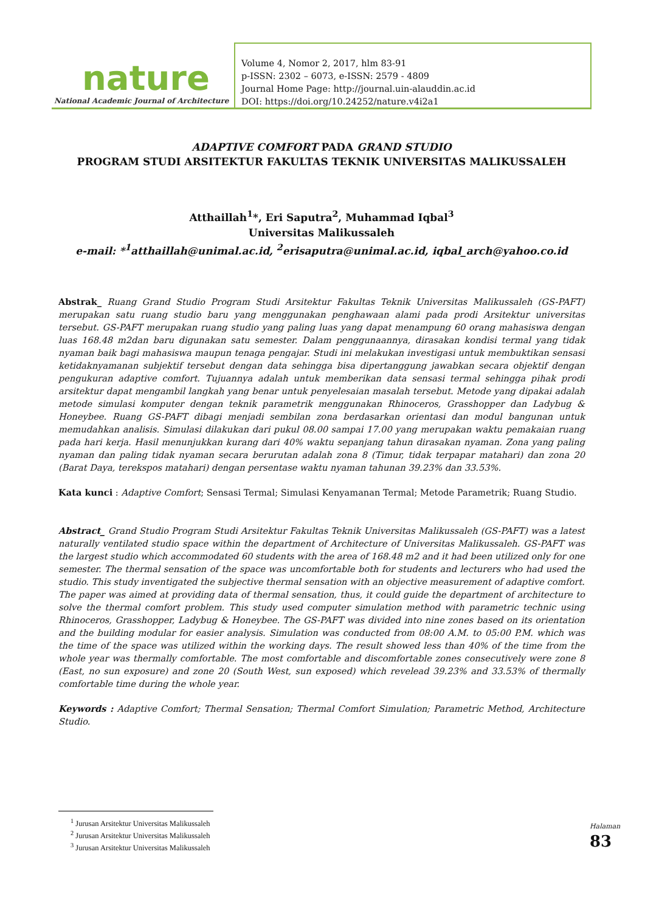nature
National Academic Journal of Architecture
Volume 4, Nomor 2, 2017, hlm 83-91
p-ISSN: 2302 – 6073, e-ISSN: 2579 - 4809
Journal Home Page: http://journal.uin-alauddin.ac.id
DOI: https://doi.org/10.24252/nature.v4i2a1
ADAPTIVE COMFORT PADA GRAND STUDIO
PROGRAM STUDI ARSITEKTUR FAKULTAS TEKNIK UNIVERSITAS MALIKUSSALEH
Atthaillah<sup>1</sup>*, Eri Saputra<sup>2</sup>, Muhammad Iqbal<sup>3</sup>
Universitas Malikussaleh
e-mail: *<sup>1</sup>atthaillah@unimal.ac.id, <sup>2</sup>erisaputra@unimal.ac.id, iqbal_arch@yahoo.co.id
Abstrak_ Ruang Grand Studio Program Studi Arsitektur Fakultas Teknik Universitas Malikussaleh (GS-PAFT) merupakan satu ruang studio baru yang menggunakan penghawaan alami pada prodi Arsitektur universitas tersebut. GS-PAFT merupakan ruang studio yang paling luas yang dapat menampung 60 orang mahasiswa dengan luas 168.48 m2dan baru digunakan satu semester. Dalam penggunaannya, dirasakan kondisi termal yang tidak nyaman baik bagi mahasiswa maupun tenaga pengajar. Studi ini melakukan investigasi untuk membuktikan sensasi ketidaknyamanan subjektif tersebut dengan data sehingga bisa dipertanggung jawabkan secara objektif dengan pengukuran adaptive comfort. Tujuannya adalah untuk memberikan data sensasi termal sehingga pihak prodi arsitektur dapat mengambil langkah yang benar untuk penyelesaian masalah tersebut. Metode yang dipakai adalah metode simulasi komputer dengan teknik parametrik menggunakan Rhinoceros, Grasshopper dan Ladybug & Honeybee. Ruang GS-PAFT dibagi menjadi sembilan zona berdasarkan orientasi dan modul bangunan untuk memudahkan analisis. Simulasi dilakukan dari pukul 08.00 sampai 17.00 yang merupakan waktu pemakaian ruang pada hari kerja. Hasil menunjukkan kurang dari 40% waktu sepanjang tahun dirasakan nyaman. Zona yang paling nyaman dan paling tidak nyaman secara berurutan adalah zona 8 (Timur, tidak terpapar matahari) dan zona 20 (Barat Daya, terekspos matahari) dengan persentase waktu nyaman tahunan 39.23% dan 33.53%.
Kata kunci : Adaptive Comfort; Sensasi Termal; Simulasi Kenyamanan Termal; Metode Parametrik; Ruang Studio.
Abstract_ Grand Studio Program Studi Arsitektur Fakultas Teknik Universitas Malikussaleh (GS-PAFT) was a latest naturally ventilated studio space within the department of Architecture of Universitas Malikussaleh. GS-PAFT was the largest studio which accommodated 60 students with the area of 168.48 m2 and it had been utilized only for one semester. The thermal sensation of the space was uncomfortable both for students and lecturers who had used the studio. This study inventigated the subjective thermal sensation with an objective measurement of adaptive comfort. The paper was aimed at providing data of thermal sensation, thus, it could guide the department of architecture to solve the thermal comfort problem. This study used computer simulation method with parametric technic using Rhinoceros, Grasshopper, Ladybug & Honeybee. The GS-PAFT was divided into nine zones based on its orientation and the building modular for easier analysis. Simulation was conducted from 08:00 A.M. to 05:00 P.M. which was the time of the space was utilized within the working days. The result showed less than 40% of the time from the whole year was thermally comfortable. The most comfortable and discomfortable zones consecutively were zone 8 (East, no sun exposure) and zone 20 (South West, sun exposed) which revelead 39.23% and 33.53% of thermally comfortable time during the whole year.
Keywords : Adaptive Comfort; Thermal Sensation; Thermal Comfort Simulation; Parametric Method, Architecture Studio.
<sup>1</sup> Jurusan Arsitektur Universitas Malikussaleh
<sup>2</sup> Jurusan Arsitektur Universitas Malikussaleh
<sup>3</sup> Jurusan Arsitektur Universitas Malikussaleh
Halaman 83